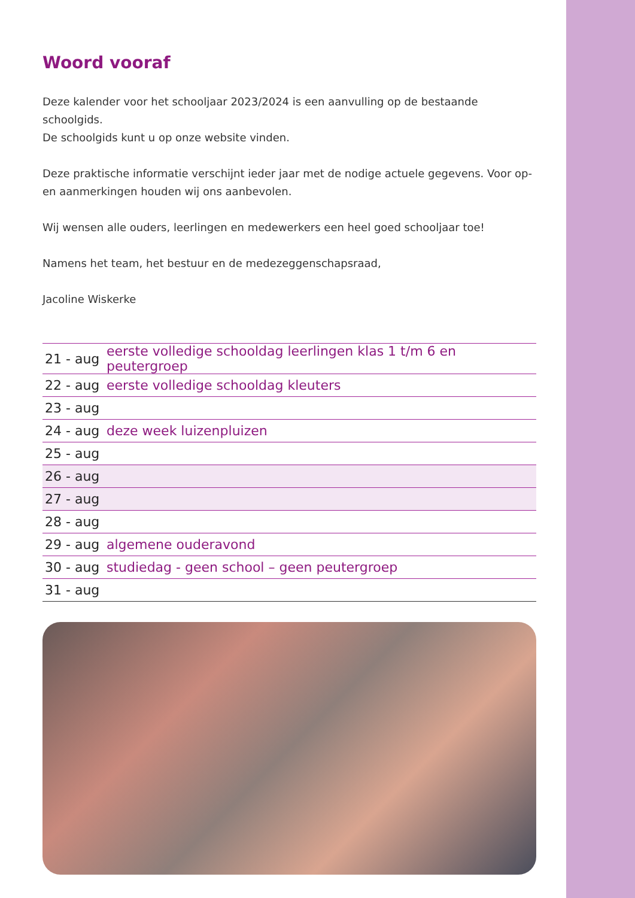Woord vooraf
Deze kalender voor het schooljaar 2023/2024 is een aanvulling op de bestaande schoolgids.
De schoolgids kunt u op onze website vinden.
Deze praktische informatie verschijnt ieder jaar met de nodige actuele gegevens. Voor op- en aanmerkingen houden wij ons aanbevolen.
Wij wensen alle ouders, leerlingen en medewerkers een heel goed schooljaar toe!
Namens het team, het bestuur en de medezeggenschapsraad,
Jacoline Wiskerke
| 21 - aug | eerste volledige schooldag leerlingen klas 1 t/m 6 en peutergroep |
| 22 - aug | eerste volledige schooldag kleuters |
| 23 - aug | |
| 24 - aug | deze week luizenpluizen |
| 25 - aug | |
| 26 - aug | |
| 27 - aug | |
| 28 - aug | |
| 29 - aug | algemene ouderavond |
| 30 - aug | studiedag - geen school – geen peutergroep |
| 31 - aug | |